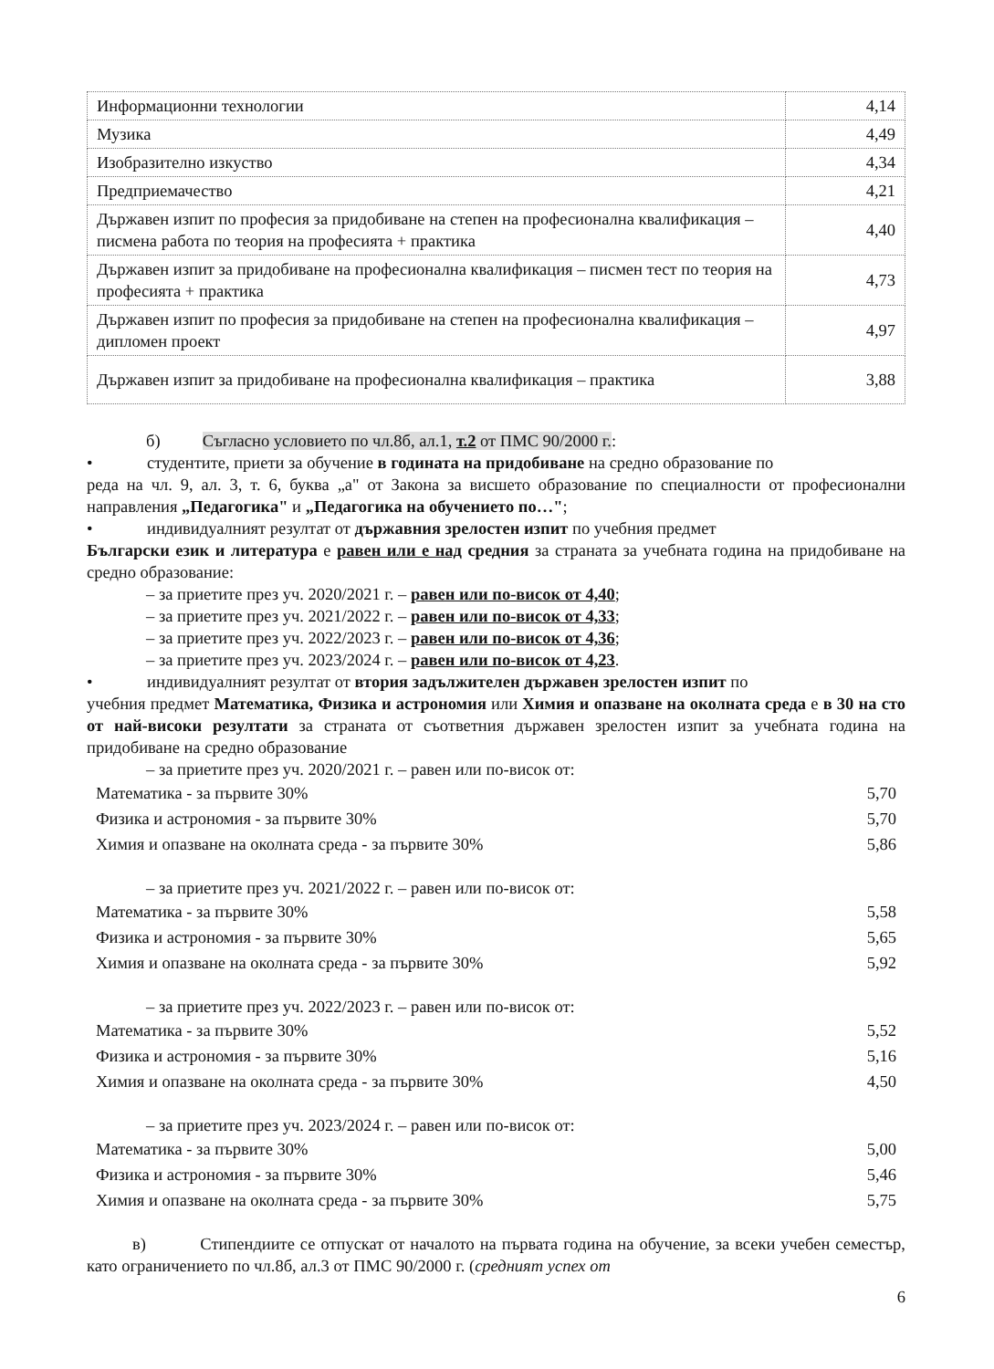| Информационни технологии | 4,14 |
| Музика | 4,49 |
| Изобразително изкуство | 4,34 |
| Предприемачество | 4,21 |
| Държавен изпит по професия за придобиване на степен на професионална квалификация – писмена работа по теория на професията + практика | 4,40 |
| Държавен изпит за придобиване на професионална квалификация – писмен тест по теория на професията + практика | 4,73 |
| Държавен изпит по професия за придобиване на степен на професионална квалификация – дипломен проект | 4,97 |
| Държавен изпит за придобиване на професионална квалификация – практика | 3,88 |
б) Съгласно условието по чл.8б, ал.1, т.2 от ПМС 90/2000 г.:
• студентите, приети за обучение в годината на придобиване на средно образование по
реда на чл. 9, ал. 3, т. 6, буква „а" от Закона за висшето образование по специалности от професионални направления „Педагогика" и „Педагогика на обучението по…";
• индивидуалният резултат от държавния зрелостен изпит по учебния предмет
Български език и литература е равен или е над средния за страната за учебната година на придобиване на средно образование:
– за приетите през уч. 2020/2021 г. – равен или по-висок от 4,40;
– за приетите през уч. 2021/2022 г. – равен или по-висок от 4,33;
– за приетите през уч. 2022/2023 г. – равен или по-висок от 4,36;
– за приетите през уч. 2023/2024 г. – равен или по-висок от 4,23.
• индивидуалният резултат от втория задължителен държавен зрелостен изпит по
учебния предмет Математика, Физика и астрономия или Химия и опазване на околната среда е в 30 на сто от най-високи резултати за страната от съответния държавен зрелостен изпит за учебната година на придобиване на средно образование
– за приетите през уч. 2020/2021 г. – равен или по-висок от:
| Математика - за първите 30% | 5,70 |
| Физика и астрономия - за първите 30% | 5,70 |
| Химия и опазване на околната среда - за първите 30% | 5,86 |
– за приетите през уч. 2021/2022 г. – равен или по-висок от:
| Математика - за първите 30% | 5,58 |
| Физика и астрономия - за първите 30% | 5,65 |
| Химия и опазване на околната среда - за първите 30% | 5,92 |
– за приетите през уч. 2022/2023 г. – равен или по-висок от:
| Математика - за първите 30% | 5,52 |
| Физика и астрономия - за първите 30% | 5,16 |
| Химия и опазване на околната среда - за първите 30% | 4,50 |
– за приетите през уч. 2023/2024 г. – равен или по-висок от:
| Математика - за първите 30% | 5,00 |
| Физика и астрономия - за първите 30% | 5,46 |
| Химия и опазване на околната среда - за първите 30% | 5,75 |
в) Стипендиите се отпускат от началото на първата година на обучение, за всеки учебен семестър, като ограничението по чл.8б, ал.3 от ПМС 90/2000 г. (средният успех от
6